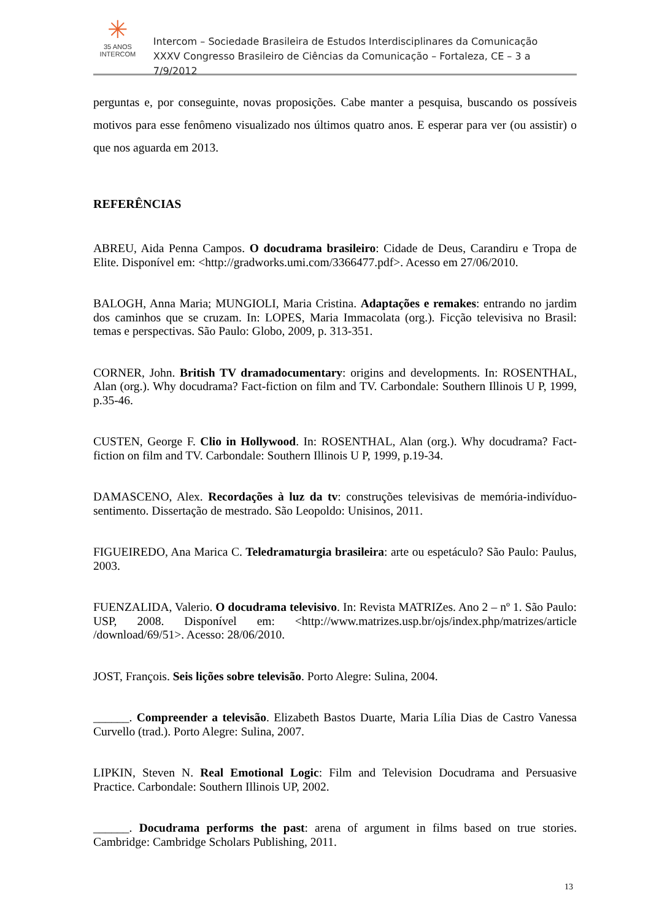✳
35 ANOS
INTERCOM
Intercom – Sociedade Brasileira de Estudos Interdisciplinares da Comunicação
XXXV Congresso Brasileiro de Ciências da Comunicação – Fortaleza, CE – 3 a 7/9/2012
perguntas e, por conseguinte, novas proposições. Cabe manter a pesquisa, buscando os possíveis motivos para esse fenômeno visualizado nos últimos quatro anos. E esperar para ver (ou assistir) o que nos aguarda em 2013.
REFERÊNCIAS
ABREU, Aida Penna Campos. O docudrama brasileiro: Cidade de Deus, Carandiru e Tropa de Elite. Disponível em: <http://gradworks.umi.com/3366477.pdf>. Acesso em 27/06/2010.
BALOGH, Anna Maria; MUNGIOLI, Maria Cristina. Adaptações e remakes: entrando no jardim dos caminhos que se cruzam. In: LOPES, Maria Immacolata (org.). Ficção televisiva no Brasil: temas e perspectivas. São Paulo: Globo, 2009, p. 313-351.
CORNER, John. British TV dramadocumentary: origins and developments. In: ROSENTHAL, Alan (org.). Why docudrama? Fact-fiction on film and TV. Carbondale: Southern Illinois U P, 1999, p.35-46.
CUSTEN, George F. Clio in Hollywood. In: ROSENTHAL, Alan (org.). Why docudrama? Fact-fiction on film and TV. Carbondale: Southern Illinois U P, 1999, p.19-34.
DAMASCENO, Alex. Recordações à luz da tv: construções televisivas de memória-indivíduo-sentimento. Dissertação de mestrado. São Leopoldo: Unisinos, 2011.
FIGUEIREDO, Ana Marica C. Teledramaturgia brasileira: arte ou espetáculo? São Paulo: Paulus, 2003.
FUENZALIDA, Valerio. O docudrama televisivo. In: Revista MATRIZes. Ano 2 – nº 1. São Paulo: USP, 2008. Disponível em: <http://www.matrizes.usp.br/ojs/index.php/matrizes/article /download/69/51>. Acesso: 28/06/2010.
JOST, François. Seis lições sobre televisão. Porto Alegre: Sulina, 2004.
______. Compreender a televisão. Elizabeth Bastos Duarte, Maria Lília Dias de Castro Vanessa Curvello (trad.). Porto Alegre: Sulina, 2007.
LIPKIN, Steven N. Real Emotional Logic: Film and Television Docudrama and Persuasive Practice. Carbondale: Southern Illinois UP, 2002.
______. Docudrama performs the past: arena of argument in films based on true stories. Cambridge: Cambridge Scholars Publishing, 2011.
13